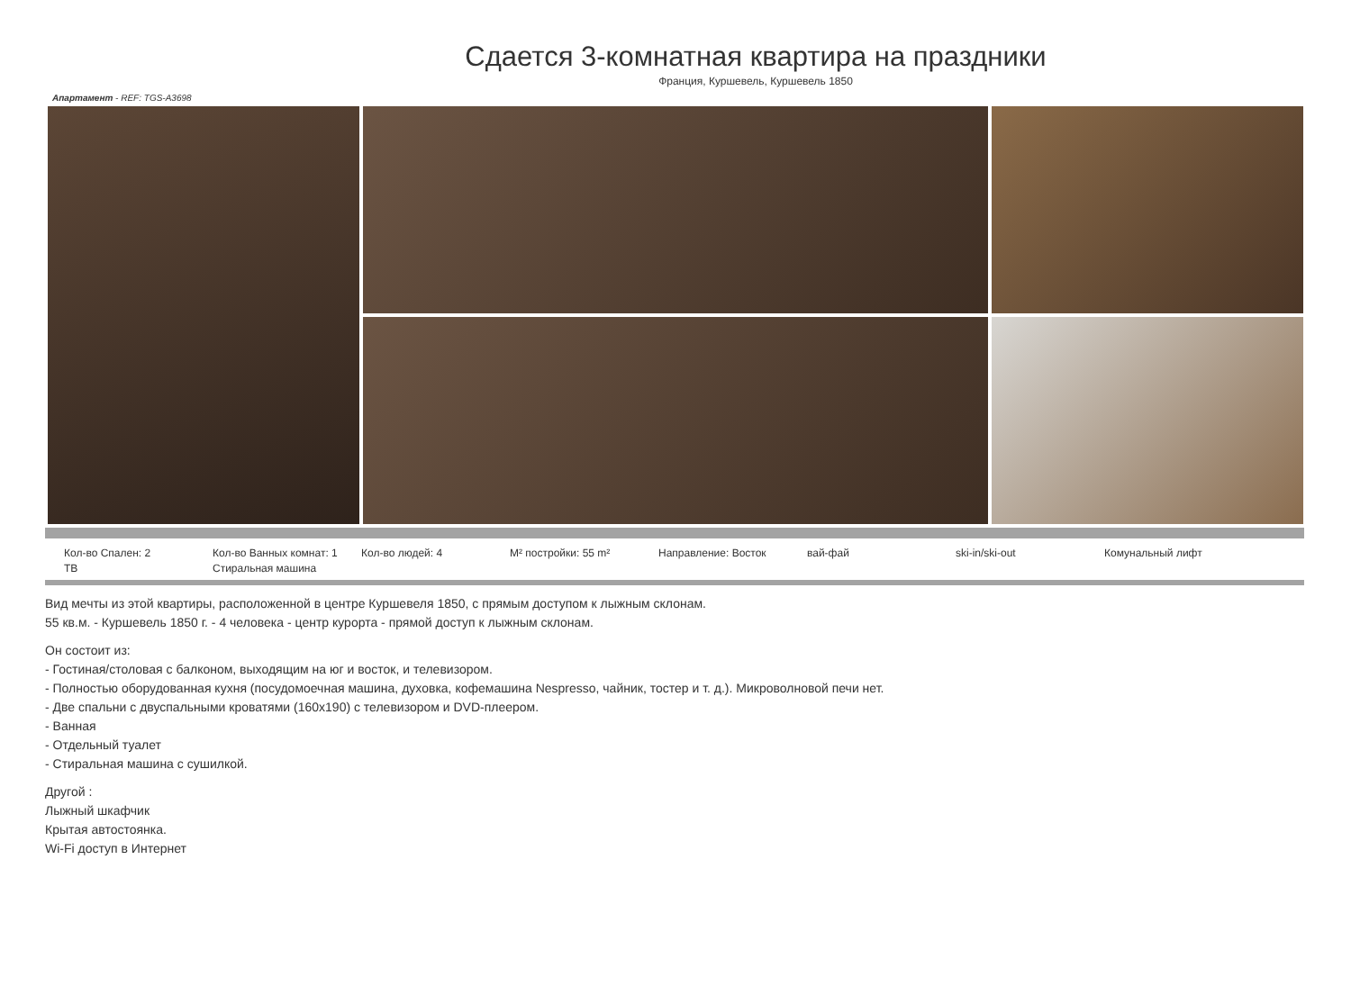Сдается 3-комнатная квартира на праздники
Франция, Куршевель, Куршевель 1850
Апартамент - REF: TGS-A3698
Кол-во Спален: 2
Кол-во Ванных комнат: 1
Кол-во людей: 4
M² постройки: 55 m²
Направление: Восток
вай-фай
ski-in/ski-out
Комунальный лифт
ТВ
Стиральная машина
Вид мечты из этой квартиры, расположенной в центре Куршевеля 1850, с прямым доступом к лыжным склонам.
55 кв.м. - Куршевель 1850 г. - 4 человека - центр курорта - прямой доступ к лыжным склонам.
Он состоит из:
- Гостиная/столовая с балконом, выходящим на юг и восток, и телевизором.
- Полностью оборудованная кухня (посудомоечная машина, духовка, кофемашина Nespresso, чайник, тостер и т. д.). Микроволновой печи нет.
- Две спальни с двуспальными кроватями (160x190) с телевизором и DVD-плеером.
- Ванная
- Отдельный туалет
- Стиральная машина с сушилкой.
Другой :
Лыжный шкафчик
Крытая автостоянка.
Wi-Fi доступ в Интернет